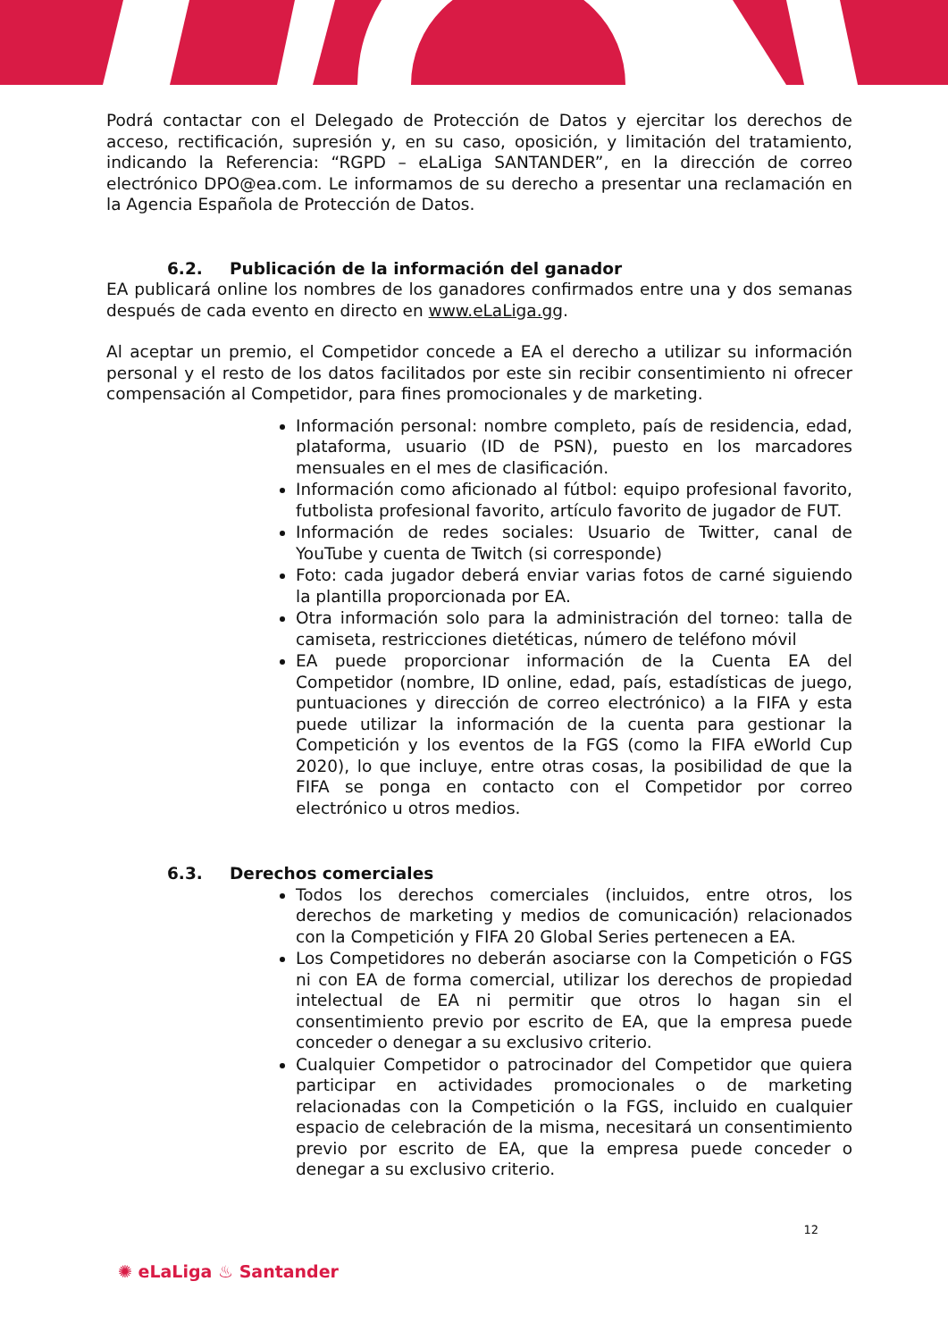Podrá contactar con el Delegado de Protección de Datos y ejercitar los derechos de acceso, rectificación, supresión y, en su caso, oposición, y limitación del tratamiento, indicando la Referencia: “RGPD – eLaLiga SANTANDER”, en la dirección de correo electrónico DPO@ea.com. Le informamos de su derecho a presentar una reclamación en la Agencia Española de Protección de Datos.
6.2. Publicación de la información del ganador
EA publicará online los nombres de los ganadores confirmados entre una y dos semanas después de cada evento en directo en www.eLaLiga.gg.
Al aceptar un premio, el Competidor concede a EA el derecho a utilizar su información personal y el resto de los datos facilitados por este sin recibir consentimiento ni ofrecer compensación al Competidor, para fines promocionales y de marketing.
Información personal: nombre completo, país de residencia, edad, plataforma, usuario (ID de PSN), puesto en los marcadores mensuales en el mes de clasificación.
Información como aficionado al fútbol: equipo profesional favorito, futbolista profesional favorito, artículo favorito de jugador de FUT.
Información de redes sociales: Usuario de Twitter, canal de YouTube y cuenta de Twitch (si corresponde)
Foto: cada jugador deberá enviar varias fotos de carné siguiendo la plantilla proporcionada por EA.
Otra información solo para la administración del torneo: talla de camiseta, restricciones dietéticas, número de teléfono móvil
EA puede proporcionar información de la Cuenta EA del Competidor (nombre, ID online, edad, país, estadísticas de juego, puntuaciones y dirección de correo electrónico) a la FIFA y esta puede utilizar la información de la cuenta para gestionar la Competición y los eventos de la FGS (como la FIFA eWorld Cup 2020), lo que incluye, entre otras cosas, la posibilidad de que la FIFA se ponga en contacto con el Competidor por correo electrónico u otros medios.
6.3. Derechos comerciales
Todos los derechos comerciales (incluidos, entre otros, los derechos de marketing y medios de comunicación) relacionados con la Competición y FIFA 20 Global Series pertenecen a EA.
Los Competidores no deberán asociarse con la Competición o FGS ni con EA de forma comercial, utilizar los derechos de propiedad intelectual de EA ni permitir que otros lo hagan sin el consentimiento previo por escrito de EA, que la empresa puede conceder o denegar a su exclusivo criterio.
Cualquier Competidor o patrocinador del Competidor que quiera participar en actividades promocionales o de marketing relacionadas con la Competición o la FGS, incluido en cualquier espacio de celebración de la misma, necesitará un consentimiento previo por escrito de EA, que la empresa puede conceder o denegar a su exclusivo criterio.
12
✺ eLaLiga ♨ Santander